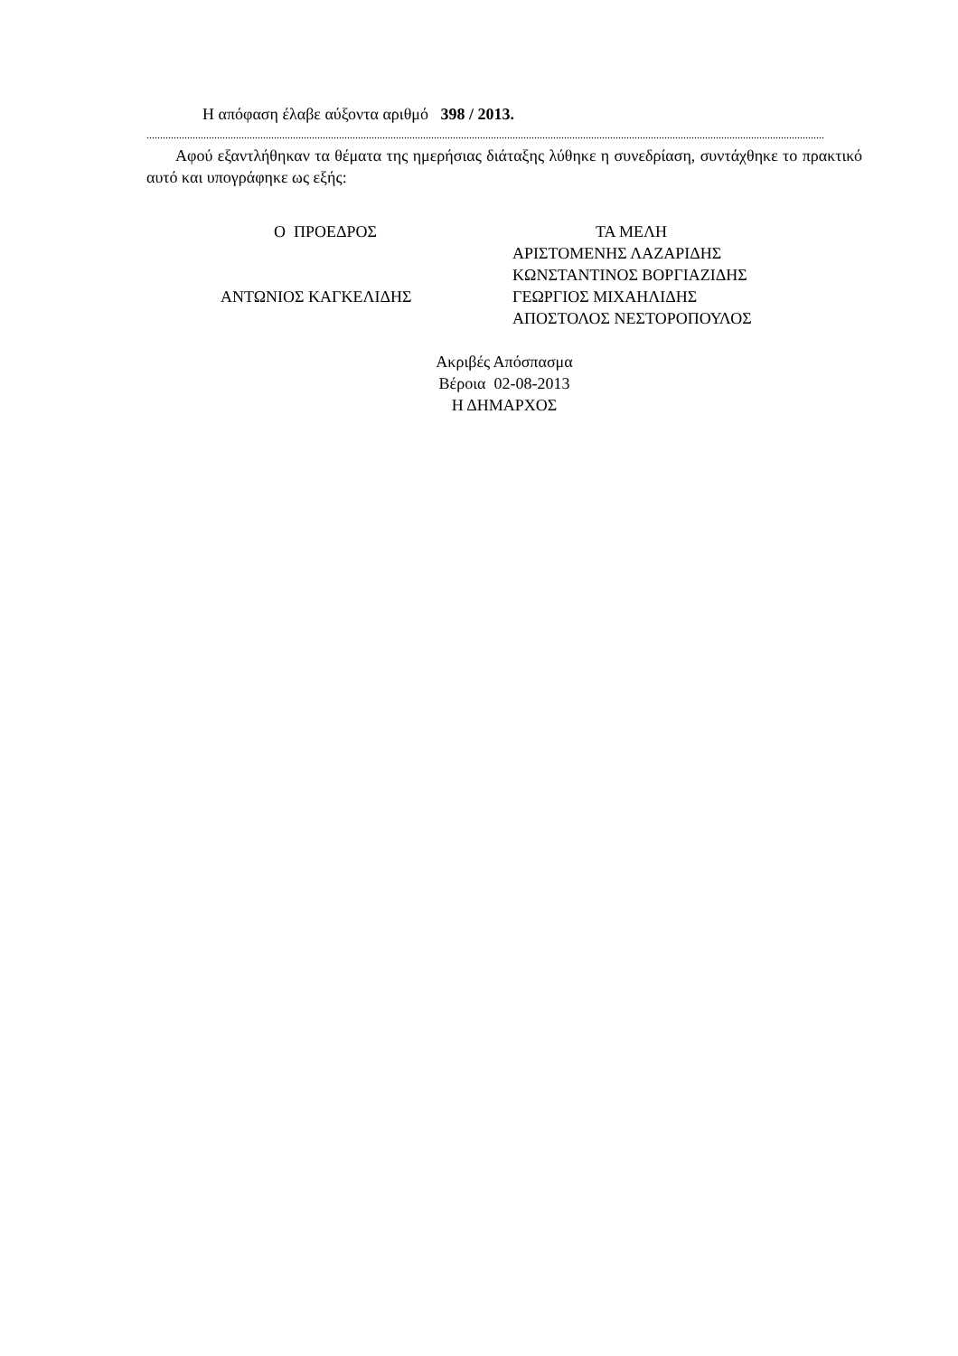Η απόφαση έλαβε αύξοντα αριθμό 398 / 2013.
..........................................................................................................................................................................................................................................................
Αφού εξαντλήθηκαν τα θέματα της ημερήσιας διάταξης λύθηκε η συνεδρίαση, συντάχθηκε το πρακτικό αυτό και υπογράφηκε ως εξής:
Ο ΠΡΟΕΔΡΟΣ
ΑΝΤΩΝΙΟΣ ΚΑΓΚΕΛΙΔΗΣ
ΤΑ ΜΕΛΗ
ΑΡΙΣΤΟΜΕΝΗΣ ΛΑΖΑΡΙΔΗΣ
ΚΩΝΣΤΑΝΤΙΝΟΣ ΒΟΡΓΙΑΖΙΔΗΣ
ΓΕΩΡΓΙΟΣ ΜΙΧΑΗΛΙΔΗΣ
ΑΠΟΣΤΟΛΟΣ ΝΕΣΤΟΡΟΠΟΥΛΟΣ
Ακριβές Απόσπασμα
Βέροια 02-08-2013
Η ΔΗΜΑΡΧΟΣ